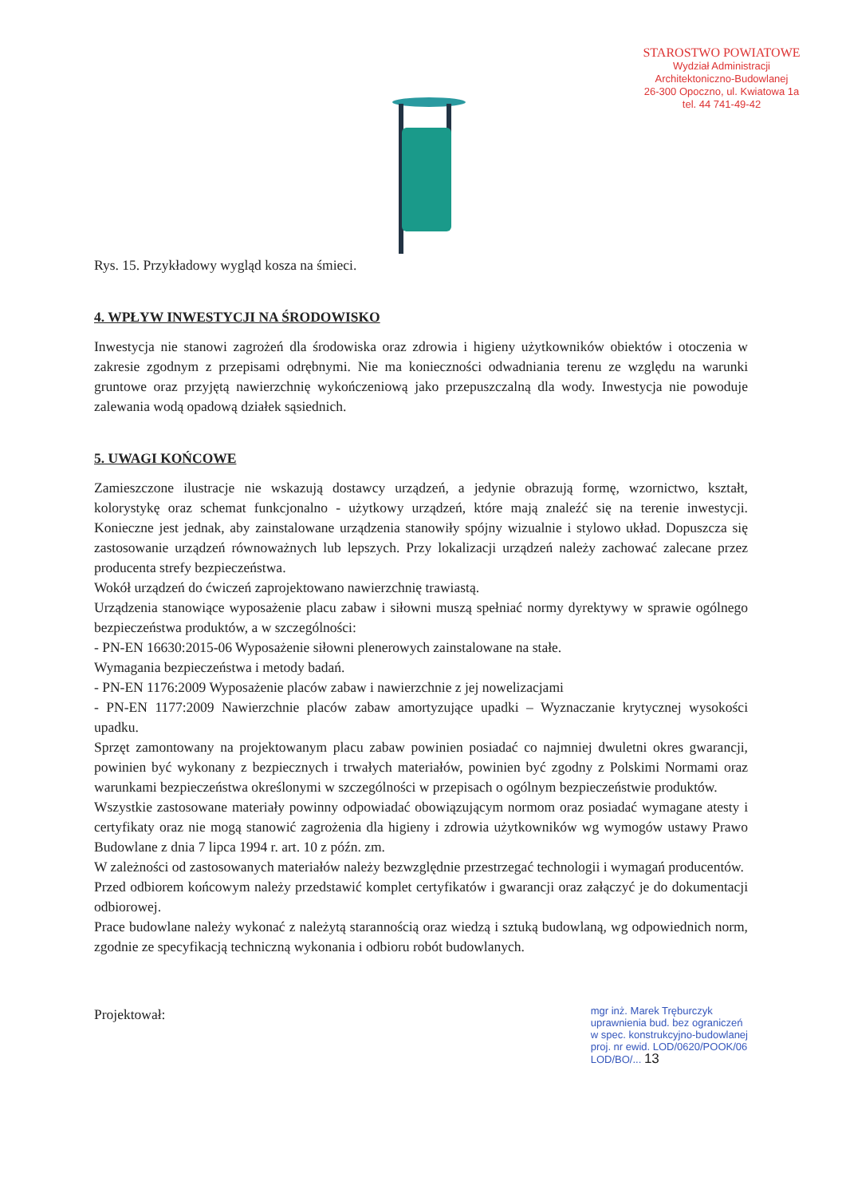STAROSTWO POWIATOWE
Wydział Administracji
Architektoniczno-Budowlanej
26-300 Opoczno, ul. Kwiatowa 1a
tel. 44 741-49-42
Rys. 15. Przykładowy wygląd kosza na śmieci.
4. WPŁYW INWESTYCJI NA ŚRODOWISKO
Inwestycja nie stanowi zagrożeń dla środowiska oraz zdrowia i higieny użytkowników obiektów i otoczenia w zakresie zgodnym z przepisami odrębnymi. Nie ma konieczności odwadniania terenu ze względu na warunki gruntowe oraz przyjętą nawierzchnię wykończeniową jako przepuszczalną dla wody. Inwestycja nie powoduje zalewania wodą opadową działek sąsiednich.
5. UWAGI KOŃCOWE
Zamieszczone ilustracje nie wskazują dostawcy urządzeń, a jedynie obrazują formę, wzornictwo, kształt, kolorystykę oraz schemat funkcjonalno - użytkowy urządzeń, które mają znaleźć się na terenie inwestycji. Konieczne jest jednak, aby zainstalowane urządzenia stanowiły spójny wizualnie i stylowo układ. Dopuszcza się zastosowanie urządzeń równoważnych lub lepszych. Przy lokalizacji urządzeń należy zachować zalecane przez producenta strefy bezpieczeństwa.
Wokół urządzeń do ćwiczeń zaprojektowano nawierzchnię trawiastą.
Urządzenia stanowiące wyposażenie placu zabaw i siłowni muszą spełniać normy dyrektywy w sprawie ogólnego bezpieczeństwa produktów, a w szczególności:
- PN-EN 16630:2015-06 Wyposażenie siłowni plenerowych zainstalowane na stałe.
Wymagania bezpieczeństwa i metody badań.
- PN-EN 1176:2009 Wyposażenie placów zabaw i nawierzchnie z jej nowelizacjami
- PN-EN 1177:2009 Nawierzchnie placów zabaw amortyzujące upadki – Wyznaczanie krytycznej wysokości upadku.
Sprzęt zamontowany na projektowanym placu zabaw powinien posiadać co najmniej dwuletni okres gwarancji, powinien być wykonany z bezpiecznych i trwałych materiałów, powinien być zgodny z Polskimi Normami oraz warunkami bezpieczeństwa określonymi w szczególności w przepisach o ogólnym bezpieczeństwie produktów.
Wszystkie zastosowane materiały powinny odpowiadać obowiązującym normom oraz posiadać wymagane atesty i certyfikaty oraz nie mogą stanowić zagrożenia dla higieny i zdrowia użytkowników wg wymogów ustawy Prawo Budowlane z dnia 7 lipca 1994 r. art. 10 z późn. zm.
W zależności od zastosowanych materiałów należy bezwzględnie przestrzegać technologii i wymagań producentów.
Przed odbiorem końcowym należy przedstawić komplet certyfikatów i gwarancji oraz załączyć je do dokumentacji odbiorowej.
Prace budowlane należy wykonać z należytą starannością oraz wiedzą i sztuką budowlaną, wg odpowiednich norm, zgodnie ze specyfikacją techniczną wykonania i odbioru robót budowlanych.
Projektował:
mgr inż. Marek Tręburczyk
uprawnienia bud. bez ograniczeń
w spec. konstrukcyjno-budowlanej
proj. nr ewid. LOD/0620/POOK/06
LOD/BO/... 13